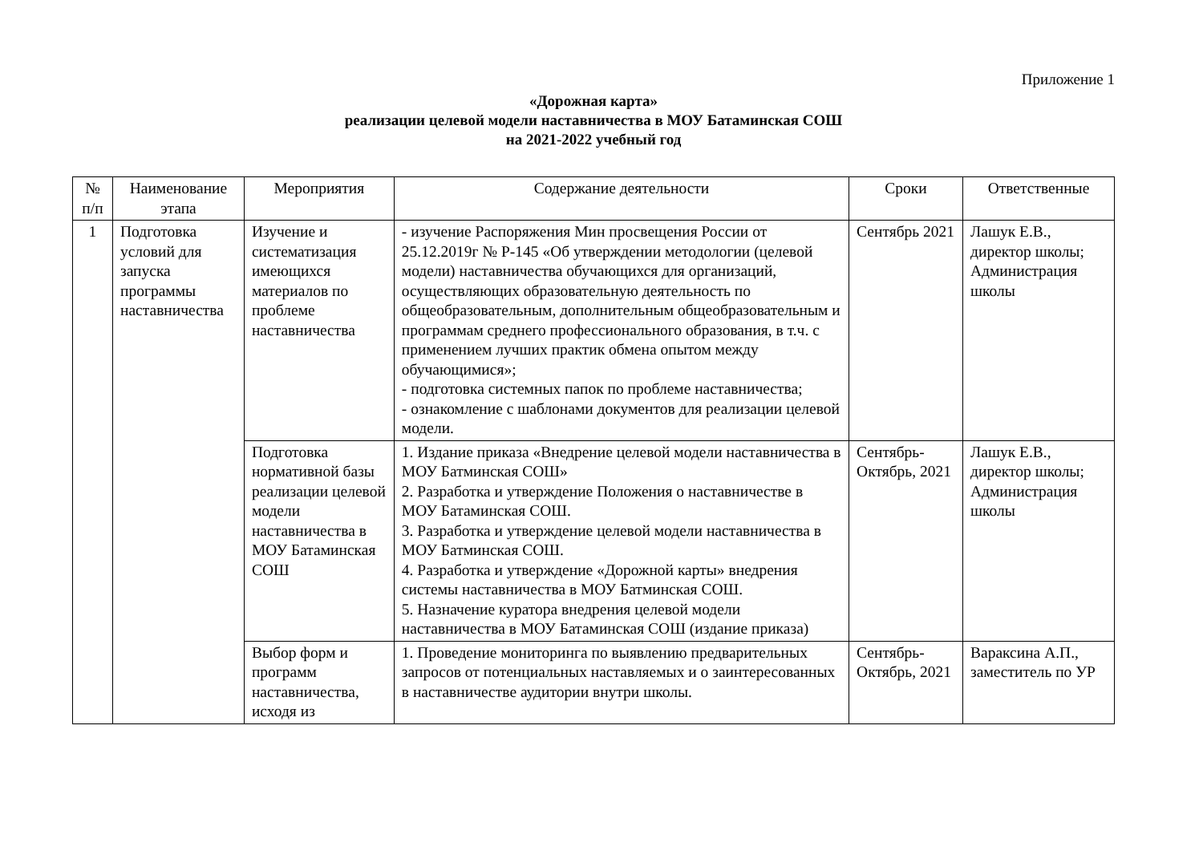Приложение 1
«Дорожная карта»
реализации целевой модели наставничества в МОУ Батаминская СОШ
на 2021-2022 учебный год
| № п/п | Наименование этапа | Мероприятия | Содержание деятельности | Сроки | Ответственные |
| --- | --- | --- | --- | --- | --- |
| 1 | Подготовка условий для запуска программы наставничества | Изучение и систематизация имеющихся материалов по проблеме наставничества | - изучение Распоряжения Мин просвещения России от 25.12.2019г № Р-145 «Об утверждении методологии (целевой модели) наставничества обучающихся для организаций, осуществляющих образовательную деятельность по общеобразовательным, дополнительным общеобразовательным и программам среднего профессионального образования, в т.ч. с применением лучших практик обмена опытом между обучающимися»; - подготовка системных папок по проблеме наставничества; - ознакомление с шаблонами документов для реализации целевой модели. | Сентябрь 2021 | Лашук Е.В., директор школы; Администрация школы |
| | | Подготовка нормативной базы реализации целевой модели наставничества в МОУ Батаминская СОШ | 1. Издание приказа «Внедрение целевой модели наставничества в МОУ Батминская СОШ» 2. Разработка и утверждение Положения о наставничестве в МОУ Батаминская СОШ. 3. Разработка и утверждение целевой модели наставничества в МОУ Батминская СОШ. 4. Разработка и утверждение «Дорожной карты» внедрения системы наставничества в МОУ Батминская СОШ. 5. Назначение куратора внедрения целевой модели наставничества в МОУ Батаминская СОШ (издание приказа) | Сентябрь-Октябрь, 2021 | Лашук Е.В., директор школы; Администрация школы |
| | | Выбор форм и программ наставничества, исходя из | 1. Проведение мониторинга по выявлению предварительных запросов от потенциальных наставляемых и о заинтересованных в наставничестве аудитории внутри школы. | Сентябрь-Октябрь, 2021 | Вараксина А.П., заместитель по УР |